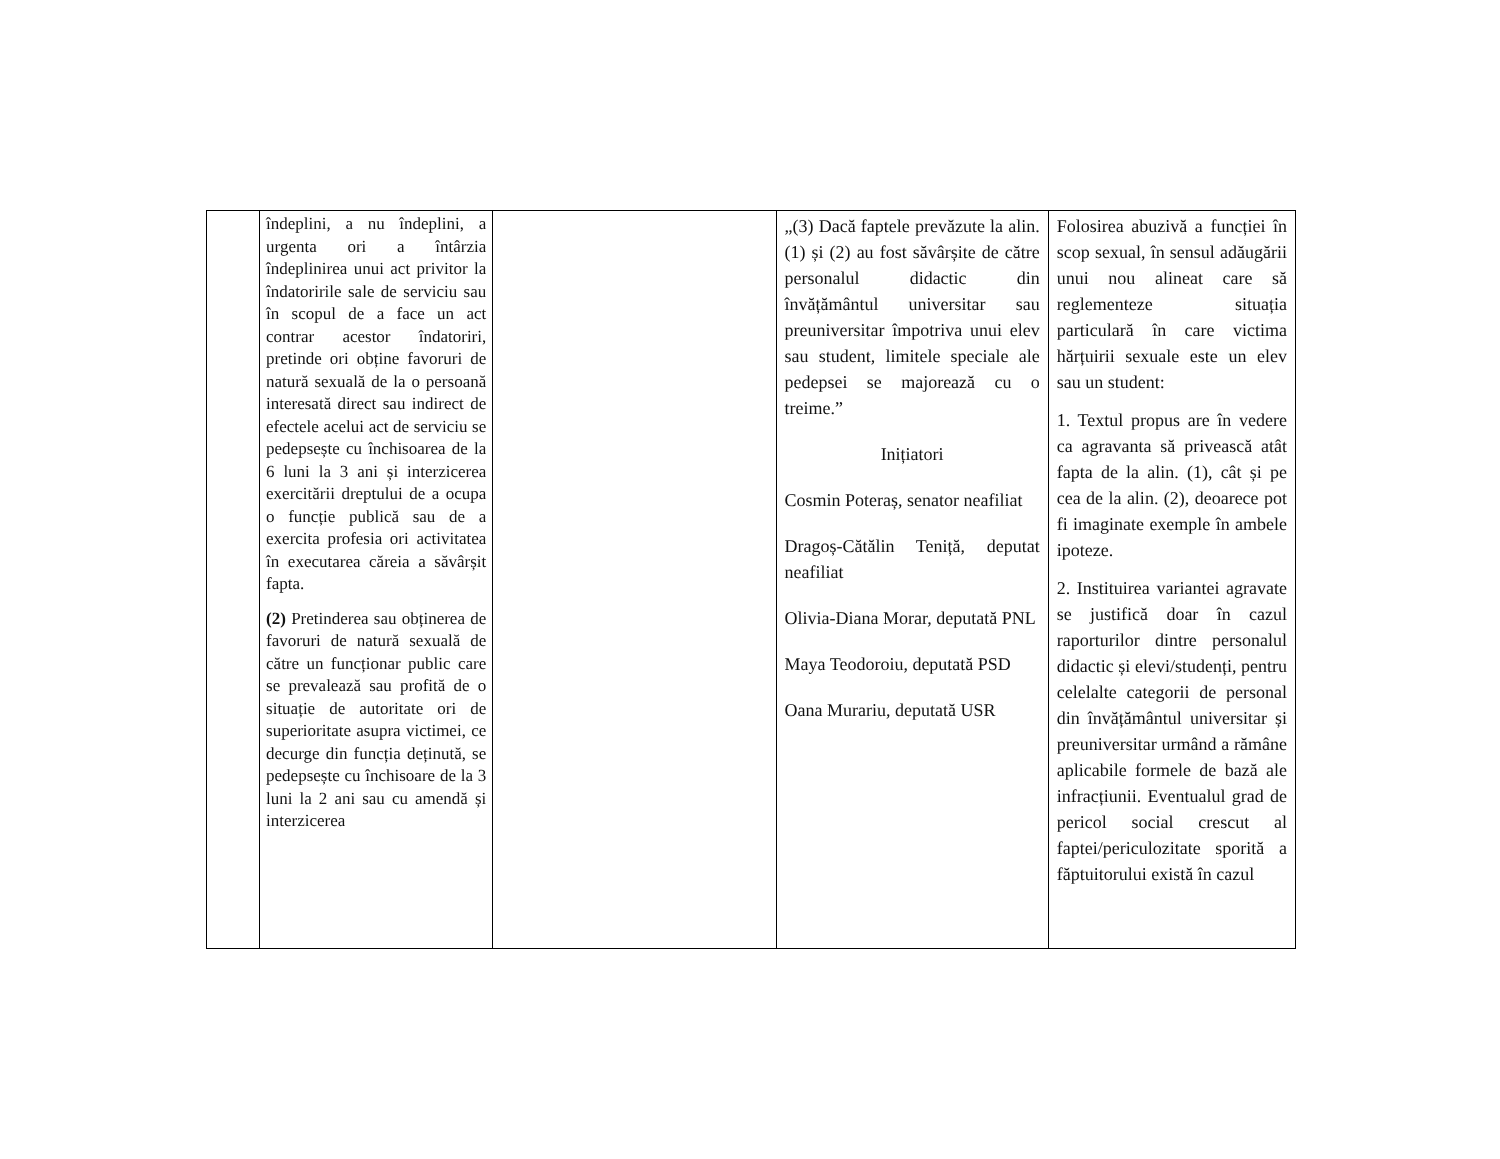| | îndeplini, a nu îndeplini, a urgenta ori a întârzia îndeplinirea unui act privitor la îndatoririle sale de serviciu sau în scopul de a face un act contrar acestor îndatoriri, pretinde ori obține favoruri de natură sexuală de la o persoană interesată direct sau indirect de efectele acelui act de serviciu se pedepsește cu închisoarea de la 6 luni la 3 ani și interzicerea exercitării dreptului de a ocupa o funcție publică sau de a exercita profesia ori activitatea în executarea căreia a săvârșit fapta. (2) Pretinderea sau obținerea de favoruri de natură sexuală de către un funcționar public care se prevalează sau profită de o situație de autoritate ori de superioritate asupra victimei, ce decurge din funcția deținută, se pedepsește cu închisoare de la 3 luni la 2 ani sau cu amendă și interzicerea | | „(3) Dacă faptele prevăzute la alin. (1) și (2) au fost săvârșite de către personalul didactic din învățământul universitar sau preuniversitar împotriva unui elev sau student, limitele speciale ale pedepsei se majorează cu o treime.” Inițiatori Cosmin Poteraș, senator neafiliat Dragoș-Cătălin Teniță, deputat neafiliat Olivia-Diana Morar, deputată PNL Maya Teodoroiu, deputată PSD Oana Murariu, deputată USR | Folosirea abuzivă a funcției în scop sexual, în sensul adăugării unui nou alineat care să reglementeze situația particulară în care victima hărțuirii sexuale este un elev sau un student: 1. Textul propus are în vedere ca agravanta să privească atât fapta de la alin. (1), cât și pe cea de la alin. (2), deoarece pot fi imaginate exemple în ambele ipoteze. 2. Instituirea variantei agravate se justifică doar în cazul raporturilor dintre personalul didactic și elevi/studenți, pentru celelalte categorii de personal din învățământul universitar și preuniversitar urmând a rămâne aplicabile formele de bază ale infracțiunii. Eventualul grad de pericol social crescut al faptei/periculozitate sporită a făptuitorului există în cazul |